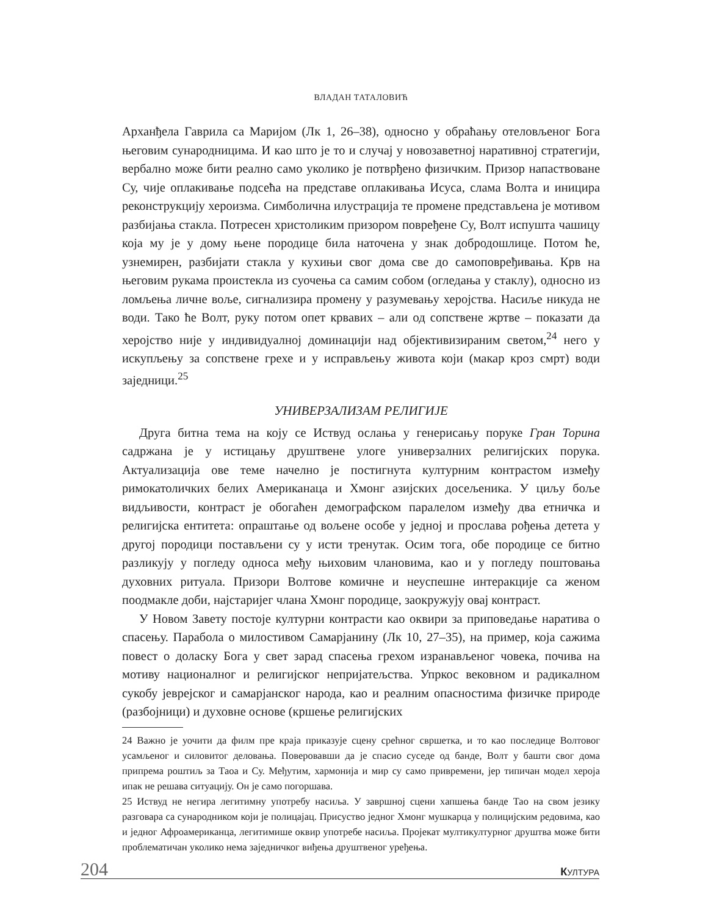ВЛАДАН ТАТАЛОВИЋ
Арханђела Гаврила са Маријом (Лк 1, 26–38), односно у обраћању отеловљеног Бога његовим сународницима. И као што је то и случај у новозаветној наративној стратегији, вербално може бити реално само уколико је потврђено физичким. Призор напаствоване Су, чије оплакивање подсећа на представе оплакивања Исуса, слама Волта и иницира реконструкцију хероизма. Симболична илустрација те промене представљена је мотивом разбијања стакла. Потресен христоликим призором повређене Су, Волт испушта чашицу која му је у дому њене породице била наточена у знак добродошлице. Потом ће, узнемирен, разбијати стакла у кухињи свог дома све до самоповређивања. Крв на његовим рукама проистекла из суочења са самим собом (огледања у стаклу), односно из ломљења личне воље, сигнализира промену у разумевању херојства. Насиље никуда не води. Тако ће Волт, руку потом опет крвавих – али од сопствене жртве – показати да херојство није у индивидуалној доминацији над објективизираним светом,<sup>24</sup> него у искупљењу за сопствене грехе и у исправљењу живота који (макар кроз смрт) води заједници.<sup>25</sup>
УНИВЕРЗАЛИЗАМ РЕЛИГИЈЕ
Друга битна тема на коју се Иствуд ослања у генерисању поруке Гран Торина садржана је у истицању друштвене улоге универзалних религијских порука. Актуализација ове теме начелно је постигнута културним контрастом између римокатоличких белих Американаца и Хмонг азијских досељеника. У циљу боље видљивости, контраст је обогаћен демографском паралелом између два етничка и религијска ентитета: опраштање од вољене особе у једној и прослава рођења детета у другој породици постављени су у исти тренутак. Осим тога, обе породице се битно разликују у погледу односа међу њиховим члановима, као и у погледу поштовања духовних ритуала. Призори Волтове комичне и неуспешне интеракције са женом поодмакле доби, најстаријег члана Хмонг породице, заокружују овај контраст.
У Новом Завету постоје културни контрасти као оквири за приповедање наратива о спасењу. Парабола о милостивом Самарјанину (Лк 10, 27–35), на пример, која сажима повест о доласку Бога у свет зарад спасења грехом изранављеног човека, почива на мотиву националног и религијског непријатељства. Упркос вековном и радикалном сукобу јеврејског и самарјанског народа, као и реалним опасностима физичке природе (разбојници) и духовне основе (кршење религијских
24 Важно је уочити да филм пре краја приказује сцену срећног свршетка, и то као последице Волтовог усамљеног и силовитог деловања. Поверовавши да је спасио суседе од банде, Волт у башти свог дома припрема роштиљ за Таоа и Су. Међутим, хармонија и мир су само привремени, јер типичан модел хероја ипак не решава ситуацију. Он је само погоршава.
25 Иствуд не негира легитимну употребу насиља. У завршној сцени хапшења банде Тао на свом језику разговара са сународником који је полицајац. Присуство једног Хмонг мушкарца у полицијским редовима, као и једног Афроамериканца, легитимише оквир употребе насиља. Пројекат мултикултурног друштва може бити проблематичан уколико нема заједничког виђења друштвеног уређења.
204 КУЛТУРА